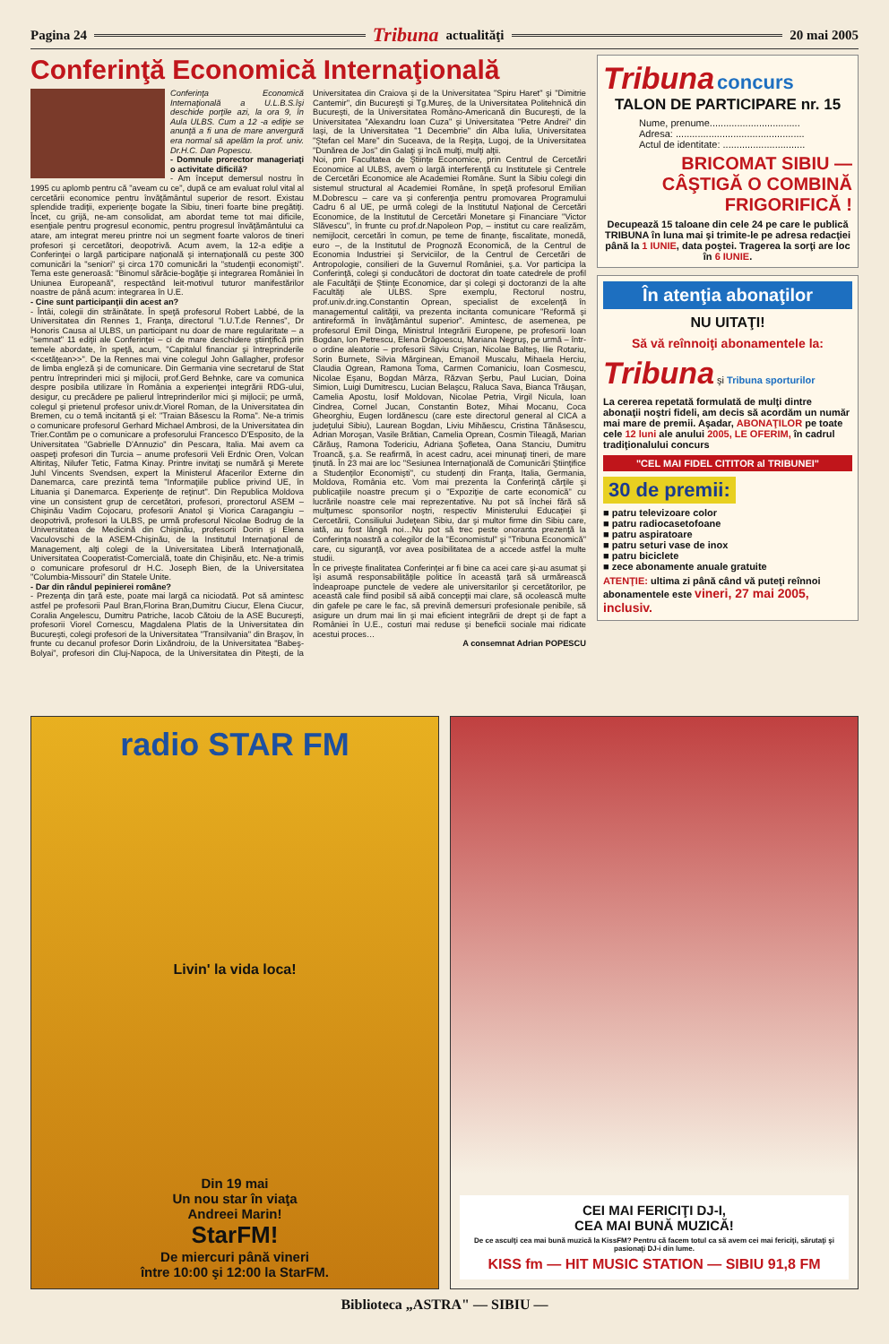Pagina 24 Tribuna actualităţi 20 mai 2005
Conferinţă Economică Internaţională
Conferinţa Economică Internaţională a U.L.B.S.îşi deschide porţile azi, la ora 9, în Aula ULBS. Cum a 12 -a ediţie se anunţă a fi una de mare anvergură era normal să apelăm la prof. univ. Dr.H.C. Dan Popescu.
- Domnule prorector manageriaţi o activitate dificilă?
- Am început demersul nostru în 1995 cu aplomb pentru că "aveam cu ce", după ce am evaluat rolul vital al cercetării economice pentru învăţământul superior de resort. Existau splendide tradiţii, experienţe bogate la Sibiu, tineri foarte bine pregătiţi. Încet, cu grijă, ne-am consolidat, am abordat teme tot mai dificile, esenţiale pentru progresul economic, pentru progresul învăţământului ca atare, am integrat mereu printre noi un segment foarte valoros de tineri profesori şi cercetători, deopotrivă. Acum avem, la 12-a ediţie a Conferinţei o largă participare naţională şi internaţională cu peste 300 comunicări la "seniori" şi circa 170 comunicări la "studenţii economişti". Tema este generoasă: "Binomul sărăcie-bogăţie şi integrarea României în Uniunea Europeană", respectând leit-motivul tuturor manifestărilor noastre de până acum: integrarea în U.E.
- Cine sunt participanţii din acest an?
- Întâi, colegii din străinătate. În speţă profesorul Robert Labbé, de la Universitatea din Rennes 1, Franţa, directorul "I.U.T.de Rennes", Dr Honoris Causa al ULBS, un participant nu doar de mare regularitate – a "semnat" 11 ediţii ale Conferinţei – ci de mare deschidere ştiinţifică prin temele abordate, în speţă, acum, "Capitalul financiar şi întreprinderile <<cetăţean>>". De la Rennes mai vine colegul John Gallagher, profesor de limba engleză şi de comunicare. Din Germania vine secretarul de Stat pentru întreprinderi mici şi mijlocii, prof.Gerd Behnke, care va comunica despre posibila utilizare în România a experienţei integrării RDG-ului, desigur, cu precădere pe palierul întreprinderilor mici şi mijlocii; pe urmă, colegul şi prietenul profesor univ.dr.Viorel Roman, de la Universitatea din Bremen, cu o temă incitantă şi el: "Traian Băsescu la Roma". Ne-a trimis o comunicare profesorul Gerhard Michael Ambrosi, de la Universitatea din Trier.Contăm pe o comunicare a profesorului Francesco D'Esposito, de la Universitatea "Gabrielle D'Annuzio" din Pescara, Italia. Mai avem ca oaspeţi profesori din Turcia – anume profesorii Veli Erdnic Oren, Volcan Altiritaş, Nilufer Tetic, Fatma Kinay. Printre invitaţi se numără şi Merete Juhl Vincents Svendsen, expert la Ministerul Afacerilor Externe din Danemarca, care prezintă tema "Informaţiile publice privind UE, în Lituania şi Danemarca. Experienţe de reţinut". Din Republica Moldova vine un consistent grup de cercetători, profesori, prorectorul ASEM – Chişinău Vadim Cojocaru, profesorii Anatol şi Viorica Caragangiu – deopotrivă, profesori la ULBS, pe urmă profesorul Nicolae Bodrug de la Universitatea de Medicină din Chişinău, profesorii Dorin şi Elena Vaculovschi de la ASEM-Chişinău, de la Institutul Internaţional de Management, alţi colegi de la Universitatea Liberă Internaţională, Universitatea Cooperatist-Comercială, toate din Chişinău, etc. Ne-a trimis o comunicare profesorul dr H.C. Joseph Bien, de la Universitatea "Columbia-Missouri" din Statele Unite.
- Dar din rândul pepinierei române?
- Prezenţa din ţară este, poate mai largă ca niciodată. Pot să amintesc astfel pe profesorii Paul Bran,Florina Bran,Dumitru Ciucur, Elena Ciucur, Coralia Angelescu, Dumitru Patriche, Iacob Cătoiu de la ASE Bucureşti, profesorii Viorel Cornescu, Magdalena Platis de la Universitatea din Bucureşti, colegi profesori de la Universitatea "Transilvania" din Braşov, în frunte cu decanul profesor Dorin Lixăndroiu, de la Universitatea "Babeş-Bolyai", profesori din Cluj-Napoca, de la Universitatea din Piteşti, de la Universitatea din Craiova şi de la Universitatea "Spiru Haret" şi "Dimitrie Cantemir", din Bucureşti şi Tg.Mureş, de la Universitatea Politehnică din Bucureşti, de la Universitatea Româno-Americană din Bucureşti, de la Universitatea "Alexandru Ioan Cuza" şi Universitatea "Petre Andrei" din Iaşi, de la Universitatea "1 Decembrie" din Alba Iulia, Universitatea "Ştefan cel Mare" din Suceava, de la Reşiţa, Lugoj, de la Universitatea "Dunărea de Jos" din Galaţi şi încă mulţi, mulţi alţii.
Noi, prin Facultatea de Ştiinţe Economice, prin Centrul de Cercetări Economice al ULBS, avem o largă interferenţă cu Institutele şi Centrele de Cercetări Economice ale Academiei Române. Sunt la Sibiu colegi din sistemul structural al Academiei Române, în speţă profesorul Emilian M.Dobrescu – care va şi conferenţia pentru promovarea Programului Cadru 6 al UE, pe urmă colegi de la Institutul Naţional de Cercetări Economice, de la Institutul de Cercetări Monetare şi Financiare "Victor Slăvescu", în frunte cu prof.dr.Napoleon Pop, – institut cu care realizăm, nemijlocit, cercetări în comun, pe teme de finanţe, fiscalitate, monedă, euro –, de la Institutul de Prognoză Economică, de la Centrul de Economia Industriei şi Serviciilor, de la Centrul de Cercetări de Antropologie, consilieri de la Guvernul României, ş.a. Vor participa la Conferinţă, colegi şi conducători de doctorat din toate catedrele de profil ale Facultăţii de Ştiinţe Economice, dar şi colegi şi doctoranzi de la alte Facultăţi ale ULBS. Spre exemplu, Rectorul nostru, prof.univ.dr.ing.Constantin Oprean, specialist de excelenţă în managementul calităţii, va prezenta incitanta comunicare "Reformă şi antireformă în învăţământul superior". Amintesc, de asemenea, pe profesorul Emil Dinga, Ministrul Integrării Europene, pe profesorii Ioan Bogdan, Ion Petrescu, Elena Drăgoescu, Mariana Negruş, pe urmă – într-o ordine aleatorie – profesorii Silviu Crişan, Nicolae Balteş, Ilie Rotariu, Sorin Burnete, Silvia Mărginean, Emanoil Muscalu, Mihaela Herciu, Claudia Ogrean, Ramona Toma, Carmen Comaniciu, Ioan Cosmescu, Nicolae Eşanu, Bogdan Mârza, Răzvan Şerbu, Paul Lucian, Doina Simion, Luigi Dumitrescu, Lucian Belaşcu, Raluca Sava, Bianca Trăuşan, Camelia Apostu, Iosif Moldovan, Nicolae Petria, Virgil Nicula, Ioan Cindrea, Cornel Jucan, Constantin Botez, Mihai Mocanu, Coca Gheorghiu, Eugen Iordănescu (care este directorul general al CICA a judeţului Sibiu), Laurean Bogdan, Liviu Mihăescu, Cristina Tănăsescu, Adrian Moroşan, Vasile Brătian, Camelia Oprean, Cosmin Tileagă, Marian Cărăuş, Ramona Todericiu, Adriana Şofletea, Oana Stanciu, Dumitru Troancă, ş.a. Se reafirmă, în acest cadru, acei minunaţi tineri, de mare ţinută. În 23 mai are loc "Sesiunea Internaţională de Comunicări Ştiinţifice a Studenţilor Economişti", cu studenţi din Franţa, Italia, Germania, Moldova, România etc. Vom mai prezenta la Conferinţă cărţile şi publicaţiile noastre precum şi o "Expoziţie de carte economică" cu lucrările noastre cele mai reprezentative. Nu pot să închei fără să mulţumesc sponsorilor noştri, respectiv Ministerului Educaţiei şi Cercetării, Consiliului Judeţean Sibiu, dar şi multor firme din Sibiu care, iată, au fost lângă noi…Nu pot să trec peste onoranta prezenţă la Conferinţa noastră a colegilor de la "Economistul" şi "Tribuna Economică" care, cu siguranţă, vor avea posibilitatea de a accede astfel la multe studii.
În ce priveşte finalitatea Conferinţei ar fi bine ca acei care şi-au asumat şi îşi asumă responsabilităţile politice în această ţară să urmărească îndeaproape punctele de vedere ale universitarilor şi cercetătorilor, pe această cale fiind posibil să aibă concepţii mai clare, să ocolească multe din gafele pe care le fac, să prevină demersuri profesionale penibile, să asigure un drum mai lin şi mai eficient integrării de drept şi de fapt a României în U.E., costuri mai reduse şi beneficii sociale mai ridicate acestui proces…
A consemnat Adrian POPESCU
Tribuna concurs
TALON DE PARTICIPARE nr. 15
Nume, prenume.................................
Adresa: ...............................................
Actul de identitate: ..............................
BRICOMAT SIBIU — CÂŞTIGĂ O COMBINĂ FRIGORIFICĂ !
Decupează 15 taloane din cele 24 pe care le publică TRIBUNA în luna mai şi trimite-le pe adresa redacţiei până la 1 IUNIE, data poştei. Tragerea la sorţi are loc în 6 IUNIE.
În atenţia abonaţilor
NU UITAŢI!
Să vă reînnoiţi abonamentele la:
Tribuna şi Tribuna sporturilor
La cererea repetată formulată de mulţi dintre abonaţii noştri fideli, am decis să acordăm un număr mai mare de premii. Aşadar, ABONAŢILOR pe toate cele 12 luni ale anului 2005, LE OFERIM, în cadrul tradiţionalului concurs
"CEL MAI FIDEL CITITOR al TRIBUNEI"
30 de premii:
■ patru televizoare color
■ patru radiocasetofoane
■ patru aspiratoare
■ patru seturi vase de inox
■ patru biciclete
■ zece abonamente anuale gratuite
ATENŢIE: ultima zi până când vă puteţi reînnoi abonamentele este vineri, 27 mai 2005, inclusiv.
radio STAR FM
Livin' la vida loca!
Din 19 mai
Un nou star în viaţa
Andreei Marin!
StarFM!
De miercuri până vineri
între 10:00 şi 12:00 la StarFM.
CEI MAI FERICIŢI DJ-I,
CEA MAI BUNĂ MUZICĂ!
De ce asculţi cea mai bună muzică la KissFM? Pentru că facem totul ca să avem cei mai fericiţi, sărutaţi şi pasionaţi DJ-i din lume.
KISS fm — HIT MUSIC STATION — SIBIU 91,8 FM
Biblioteca „ASTRA" — SIBIU —